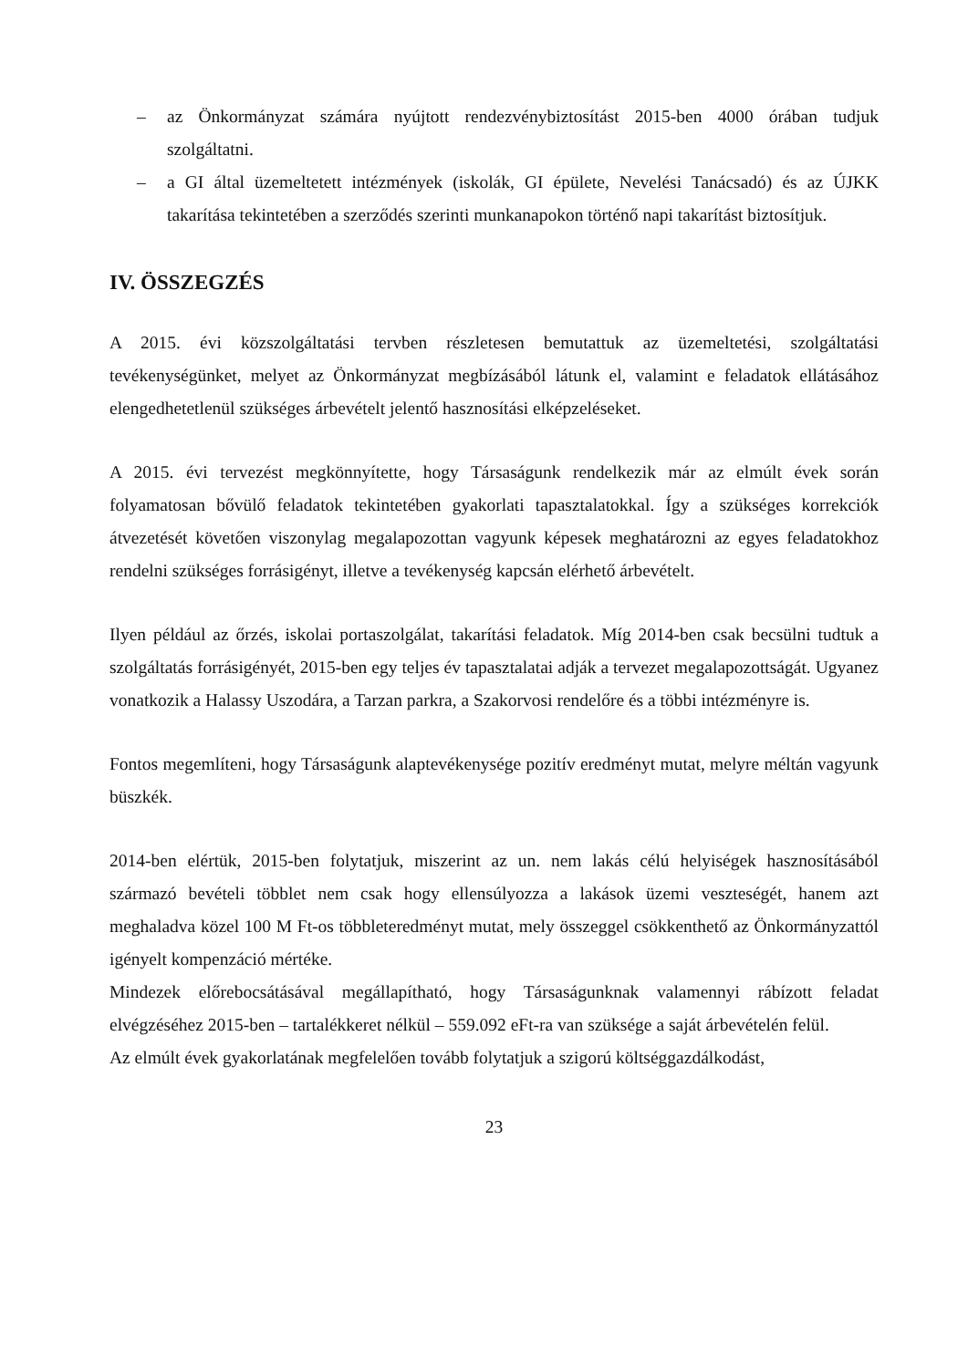– az Önkormányzat számára nyújtott rendezvénybiztosítást 2015-ben 4000 órában tudjuk szolgáltatni.
– a GI által üzemeltetett intézmények (iskolák, GI épülete, Nevelési Tanácsadó) és az ÚJKK takarítása tekintetében a szerződés szerinti munkanapokon történő napi takarítást biztosítjuk.
IV. ÖSSZEGZÉS
A 2015. évi közszolgáltatási tervben részletesen bemutattuk az üzemeltetési, szolgáltatási tevékenységünket, melyet az Önkormányzat megbízásából látunk el, valamint e feladatok ellátásához elengedhetetlenül szükséges árbevételt jelentő hasznosítási elképzeléseket.
A 2015. évi tervezést megkönnyítette, hogy Társaságunk rendelkezik már az elmúlt évek során folyamatosan bővülő feladatok tekintetében gyakorlati tapasztalatokkal. Így a szükséges korrekciók átvezetését követően viszonylag megalapozottan vagyunk képesek meghatározni az egyes feladatokhoz rendelni szükséges forrásigényt, illetve a tevékenység kapcsán elérhető árbevételt.
Ilyen például az őrzés, iskolai portaszolgálat, takarítási feladatok. Míg 2014-ben csak becsülni tudtuk a szolgáltatás forrásigényét, 2015-ben egy teljes év tapasztalatai adják a tervezet megalapozottságát. Ugyanez vonatkozik a Halassy Uszodára, a Tarzan parkra, a Szakorvosi rendelőre és a többi intézményre is.
Fontos megemlíteni, hogy Társaságunk alaptevékenysége pozitív eredményt mutat, melyre méltán vagyunk büszkék.
2014-ben elértük, 2015-ben folytatjuk, miszerint az un. nem lakás célú helyiségek hasznosításából származó bevételi többlet nem csak hogy ellensúlyozza a lakások üzemi veszteségét, hanem azt meghaladva közel 100 M Ft-os többleteredményt mutat, mely összeggel csökkenthető az Önkormányzattól igényelt kompenzáció mértéke.
Mindezek előrebocsátásával megállapítható, hogy Társaságunknak valamennyi rábízott feladat elvégzéséhez 2015-ben – tartalékkeret nélkül – 559.092 eFt-ra van szüksége a saját árbevételén felül.
Az elmúlt évek gyakorlatának megfelelően tovább folytatjuk a szigorú költséggazdálkodást,
23